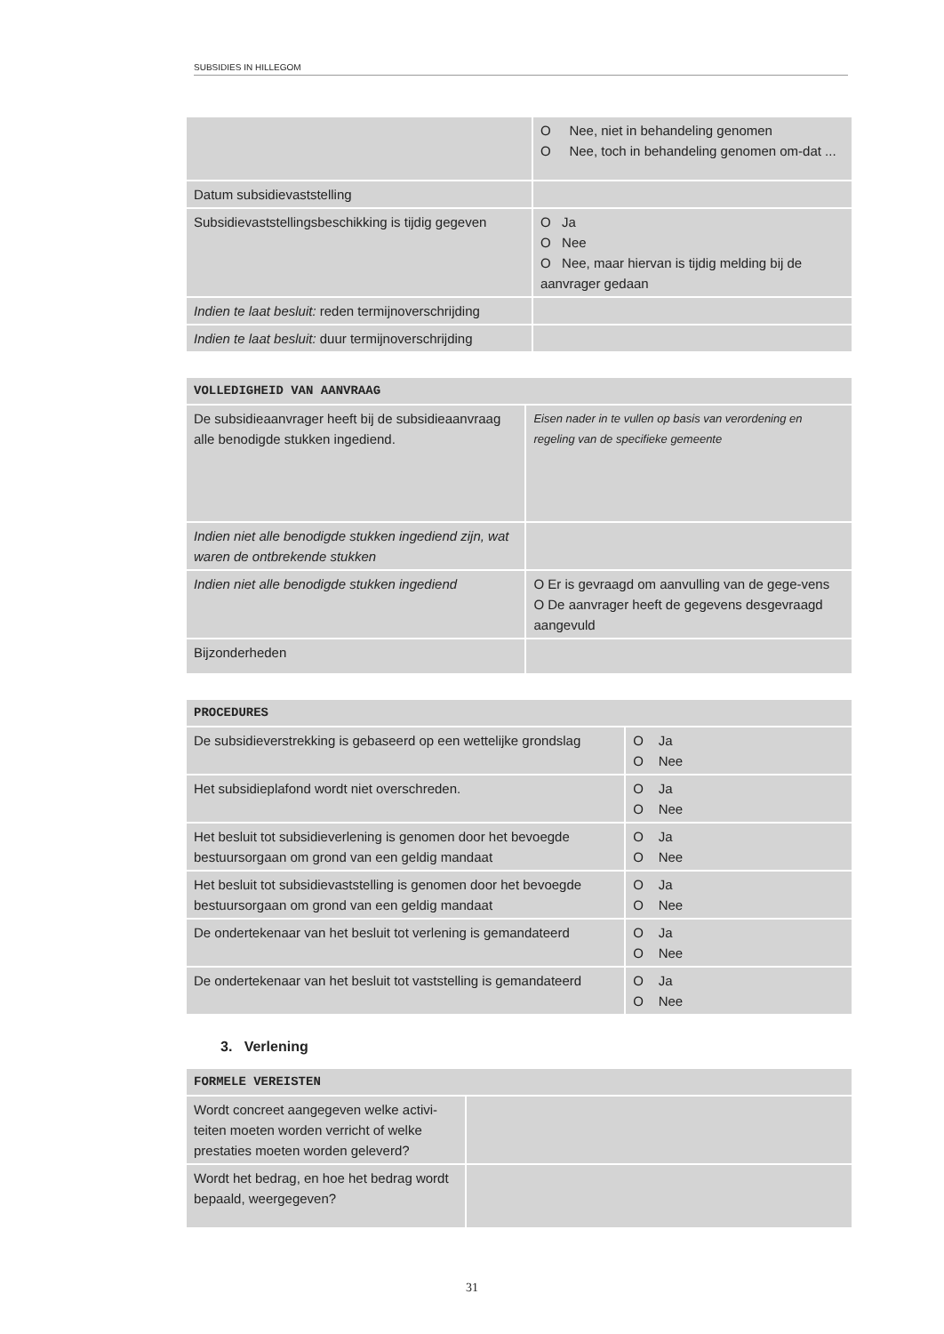SUBSIDIES IN HILLEGOM
| | O Nee, niet in behandeling genomen O Nee, toch in behandeling genomen om-dat ... |
| Datum subsidievaststelling | |
| Subsidievaststellingsbeschikking is tijdig gegeven | O Ja O Nee O Nee, maar hiervan is tijdig melding bij de aanvrager gedaan |
| Indien te laat besluit: reden termijnoverschrijding | |
| Indien te laat besluit: duur termijnoverschrijding | |
| VOLLEDIGHEID VAN AANVRAAG | |
| De subsidieaanvrager heeft bij de subsidieaanvraag alle benodigde stukken ingediend. | Eisen nader in te vullen op basis van verordening en regeling van de specifieke gemeente |
| Indien niet alle benodigde stukken ingediend zijn, wat waren de ontbrekende stukken | |
| Indien niet alle benodigde stukken ingediend | O Er is gevraagd om aanvulling van de gege-vens O De aanvrager heeft de gegevens desgevraagd aangevuld |
| Bijzonderheden | |
| PROCEDURES | |
| De subsidieverstrekking is gebaseerd op een wettelijke grondslag | O Ja O Nee |
| Het subsidieplafond wordt niet overschreden. | O Ja O Nee |
| Het besluit tot subsidieverlening is genomen door het bevoegde bestuursorgaan om grond van een geldig mandaat | O Ja O Nee |
| Het besluit tot subsidievaststelling is genomen door het bevoegde bestuursorgaan om grond van een geldig mandaat | O Ja O Nee |
| De ondertekenaar van het besluit tot verlening is gemandateerd | O Ja O Nee |
| De ondertekenaar van het besluit tot vaststelling is gemandateerd | O Ja O Nee |
3. Verlening
| FORMELE VEREISTEN | |
| Wordt concreet aangegeven welke activi-teiten moeten worden verricht of welke prestaties moeten worden geleverd? | |
| Wordt het bedrag, en hoe het bedrag wordt bepaald, weergegeven? | |
31